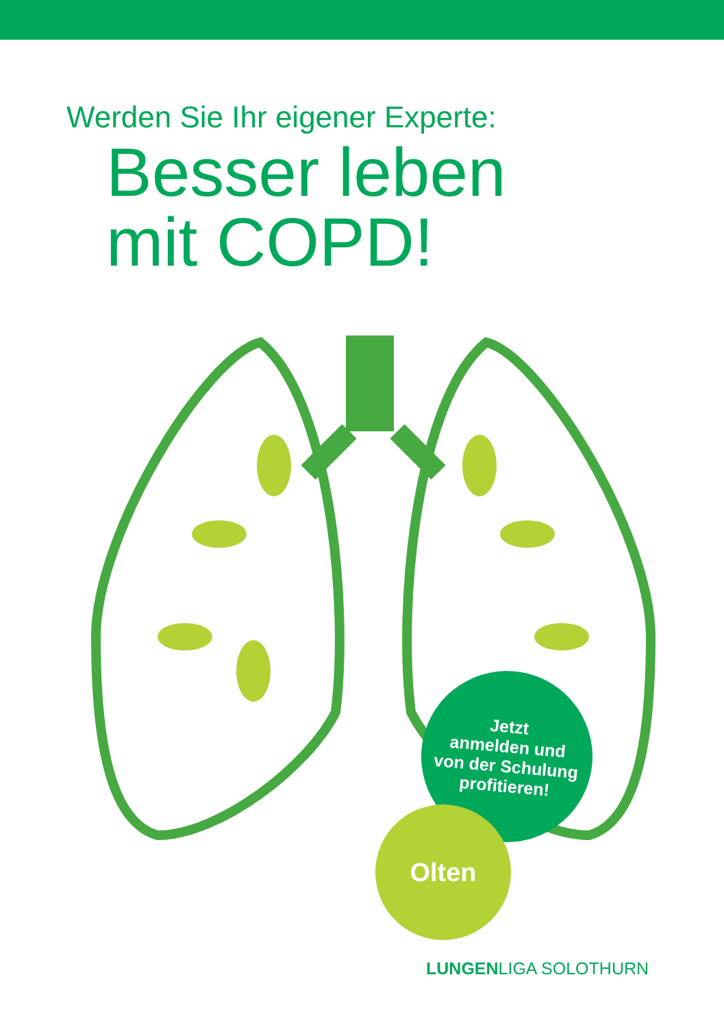Werden Sie Ihr eigener Experte:
Besser leben
mit COPD!
Jetzt
anmelden und
von der Schulung
profitieren!
Olten
LUNGENLIGA SOLOTHURN